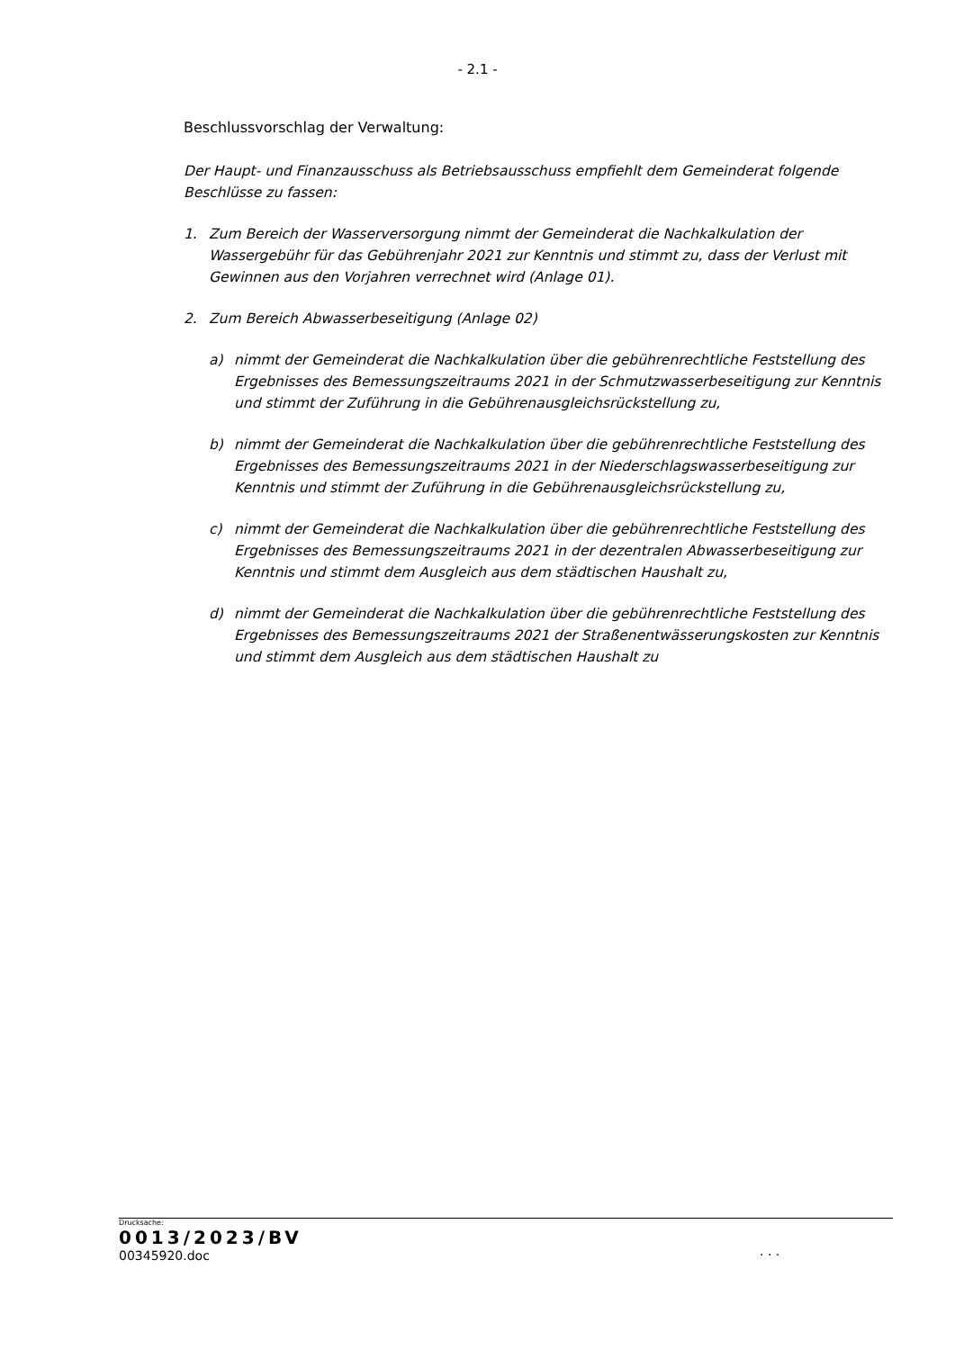- 2.1 -
Beschlussvorschlag der Verwaltung:
Der Haupt- und Finanzausschuss als Betriebsausschuss empfiehlt dem Gemeinderat folgende Beschlüsse zu fassen:
1. Zum Bereich der Wasserversorgung nimmt der Gemeinderat die Nachkalkulation der Wassergebühr für das Gebührenjahr 2021 zur Kenntnis und stimmt zu, dass der Verlust mit Gewinnen aus den Vorjahren verrechnet wird (Anlage 01).
2. Zum Bereich Abwasserbeseitigung (Anlage 02)
a) nimmt der Gemeinderat die Nachkalkulation über die gebührenrechtliche Feststellung des Ergebnisses des Bemessungszeitraums 2021 in der Schmutzwasserbeseitigung zur Kenntnis und stimmt der Zuführung in die Gebührenausgleichsrückstellung zu,
b) nimmt der Gemeinderat die Nachkalkulation über die gebührenrechtliche Feststellung des Ergebnisses des Bemessungszeitraums 2021 in der Niederschlagswasserbeseitigung zur Kenntnis und stimmt der Zuführung in die Gebührenausgleichsrückstellung zu,
c) nimmt der Gemeinderat die Nachkalkulation über die gebührenrechtliche Feststellung des Ergebnisses des Bemessungszeitraums 2021 in der dezentralen Abwasserbeseitigung zur Kenntnis und stimmt dem Ausgleich aus dem städtischen Haushalt zu,
d) nimmt der Gemeinderat die Nachkalkulation über die gebührenrechtliche Feststellung des Ergebnisses des Bemessungszeitraums 2021 der Straßenentwässerungskosten zur Kenntnis und stimmt dem Ausgleich aus dem städtischen Haushalt zu
Drucksache:
0013/2023/BV
00345920.doc
. . .